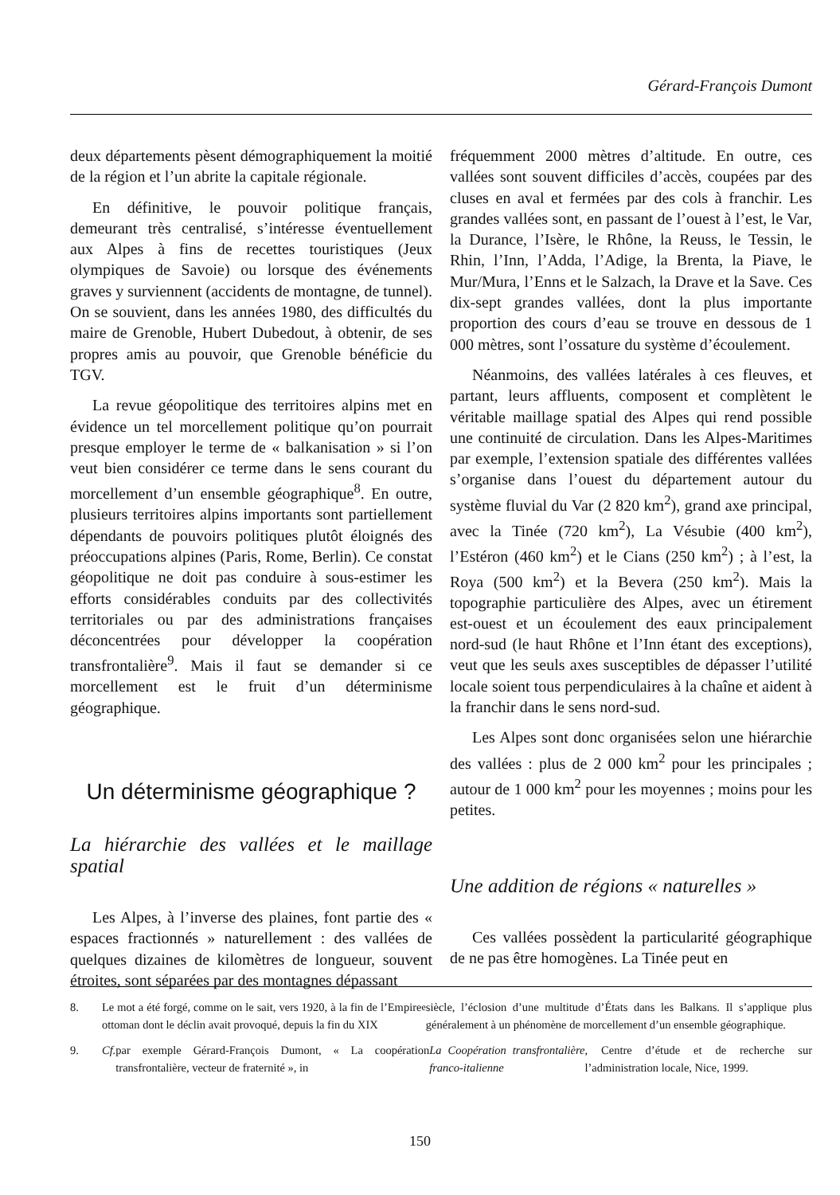Gérard-François Dumont
deux départements pèsent démographiquement la moitié de la région et l’un abrite la capitale régionale.
En définitive, le pouvoir politique français, demeurant très centralisé, s’intéresse éventuellement aux Alpes à fins de recettes touristiques (Jeux olympiques de Savoie) ou lorsque des événements graves y surviennent (accidents de montagne, de tunnel). On se souvient, dans les années 1980, des difficultés du maire de Grenoble, Hubert Dubedout, à obtenir, de ses propres amis au pouvoir, que Grenoble bénéficie du TGV.
La revue géopolitique des territoires alpins met en évidence un tel morcellement politique qu’on pourrait presque employer le terme de « balkanisation » si l’on veut bien considérer ce terme dans le sens courant du morcellement d’un ensemble géographique<sup>8</sup>. En outre, plusieurs territoires alpins importants sont partiellement dépendants de pouvoirs politiques plutôt éloignés des préoccupations alpines (Paris, Rome, Berlin). Ce constat géopolitique ne doit pas conduire à sous-estimer les efforts considérables conduits par des collectivités territoriales ou par des administrations françaises déconcentrées pour développer la coopération transfrontalière<sup>9</sup>. Mais il faut se demander si ce morcellement est le fruit d’un déterminisme géographique.
Un déterminisme géographique ?
La hiérarchie des vallées et le maillage spatial
Les Alpes, à l’inverse des plaines, font partie des « espaces fractionnés » naturellement : des vallées de quelques dizaines de kilomètres de longueur, souvent étroites, sont séparées par des montagnes dépassant
fréquemment 2000 mètres d’altitude. En outre, ces vallées sont souvent difficiles d’accès, coupées par des cluses en aval et fermées par des cols à franchir. Les grandes vallées sont, en passant de l’ouest à l’est, le Var, la Durance, l’Isère, le Rhône, la Reuss, le Tessin, le Rhin, l’Inn, l’Adda, l’Adige, la Brenta, la Piave, le Mur/Mura, l’Enns et le Salzach, la Drave et la Save. Ces dix-sept grandes vallées, dont la plus importante proportion des cours d’eau se trouve en dessous de 1 000 mètres, sont l’ossature du système d’écoulement.
Néanmoins, des vallées latérales à ces fleuves, et partant, leurs affluents, composent et complètent le véritable maillage spatial des Alpes qui rend possible une continuité de circulation. Dans les Alpes-Maritimes par exemple, l’extension spatiale des différentes vallées s’organise dans l’ouest du département autour du système fluvial du Var (2 820 km<sup>2</sup>), grand axe principal, avec la Tinée (720 km<sup>2</sup>), La Vésubie (400 km<sup>2</sup>), l’Estéron (460 km<sup>2</sup>) et le Cians (250 km<sup>2</sup>) ; à l’est, la Roya (500 km<sup>2</sup>) et la Bevera (250 km<sup>2</sup>). Mais la topographie particulière des Alpes, avec un étirement est-ouest et un écoulement des eaux principalement nord-sud (le haut Rhône et l’Inn étant des exceptions), veut que les seuls axes susceptibles de dépasser l’utilité locale soient tous perpendiculaires à la chaîne et aident à la franchir dans le sens nord-sud.
Les Alpes sont donc organisées selon une hiérarchie des vallées : plus de 2 000 km<sup>2</sup> pour les principales ; autour de 1 000 km<sup>2</sup> pour les moyennes ; moins pour les petites.
Une addition de régions « naturelles »
Ces vallées possèdent la particularité géographique de ne pas être homogènes. La Tinée peut en
8. Le mot a été forgé, comme on le sait, vers 1920, à la fin de l’Empire ottoman dont le déclin avait provoqué, depuis la fin du XIX<sup>e</sup> siècle, l’éclosion d’une multitude d’États dans les Balkans. Il s’applique plus généralement à un phénomène de morcellement d’un ensemble géographique.
9. Cf. par exemple Gérard-François Dumont, « La coopération transfrontalière, vecteur de fraternité », in La Coopération transfrontalière franco-italienne, Centre d’étude et de recherche sur l’administration locale, Nice, 1999.
150